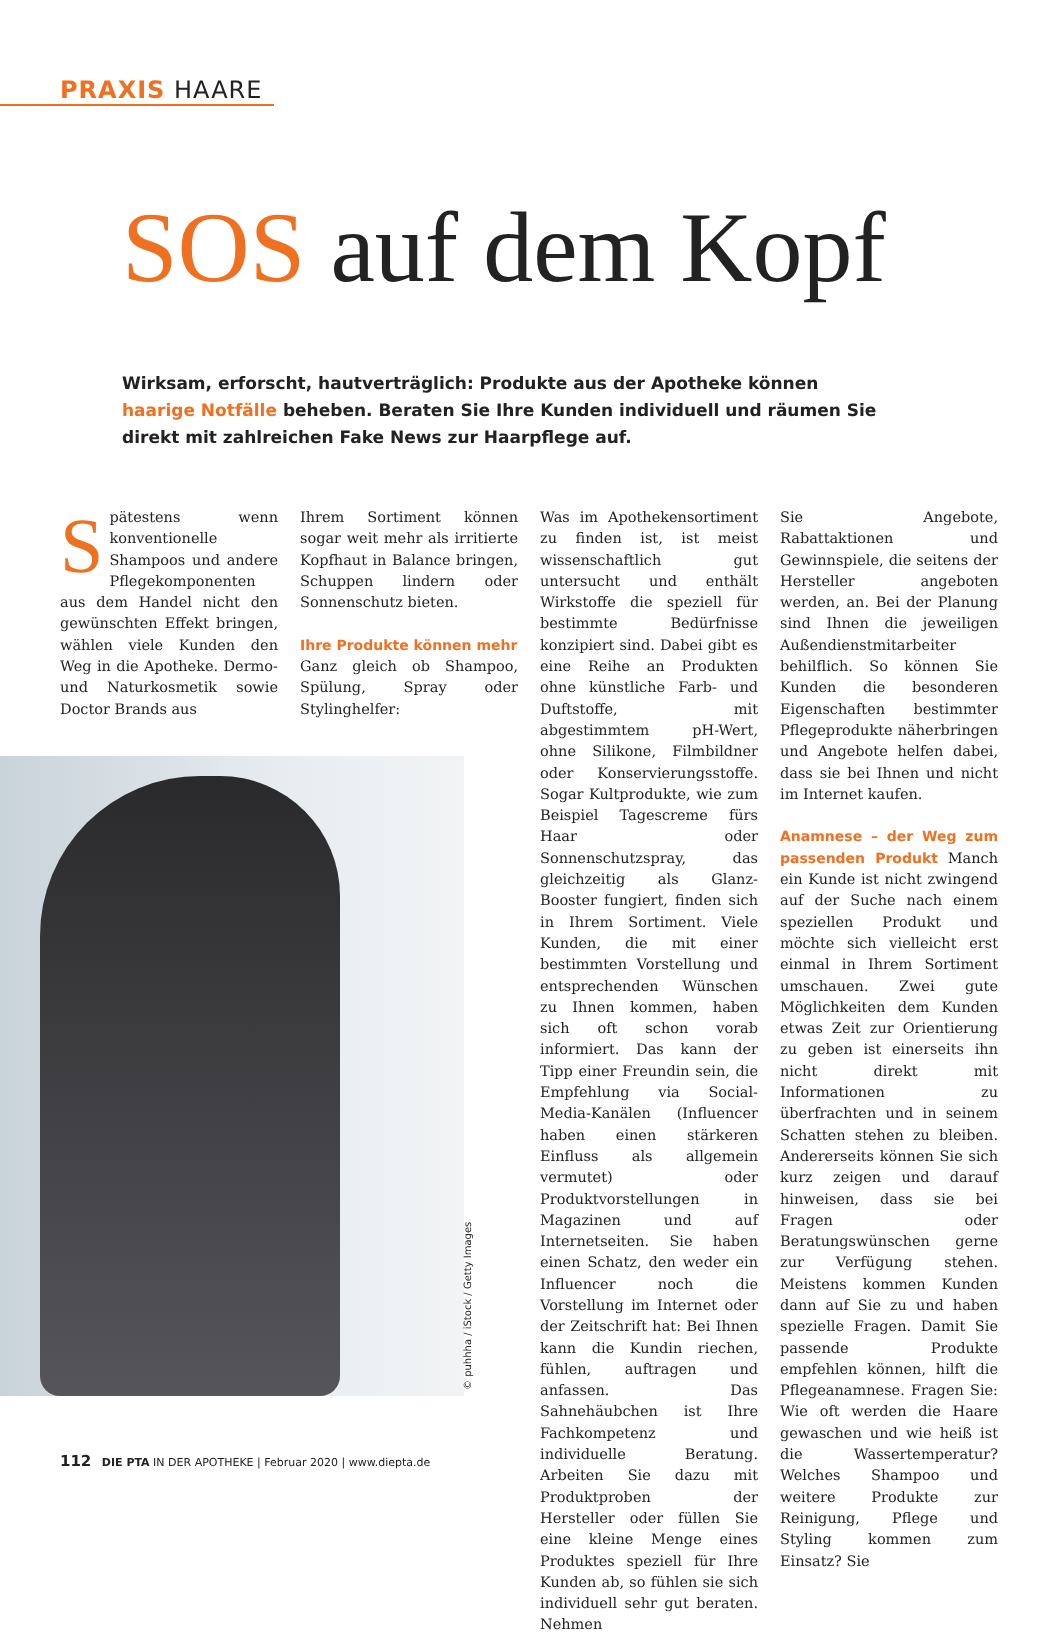PRAXIS HAARE
SOS auf dem Kopf
Wirksam, erforscht, hautverträglich: Produkte aus der Apotheke können haarige Notfälle beheben. Beraten Sie Ihre Kunden individuell und räumen Sie direkt mit zahlreichen Fake News zur Haarpflege auf.
Spätestens wenn konventionelle Shampoos und andere Pflegekomponenten aus dem Handel nicht den gewünschten Effekt bringen, wählen viele Kunden den Weg in die Apotheke. Dermo- und Naturkosmetik sowie Doctor Brands aus
Ihrem Sortiment können sogar weit mehr als irritierte Kopfhaut in Balance bringen, Schuppen lindern oder Sonnenschutz bieten.
Ihre Produkte können mehr
Ganz gleich ob Shampoo, Spülung, Spray oder Stylinghelfer:
Was im Apothekensortiment zu finden ist, ist meist wissenschaftlich gut untersucht und enthält Wirkstoffe die speziell für bestimmte Bedürfnisse konzipiert sind. Dabei gibt es eine Reihe an Produkten ohne künstliche Farb- und Duftstoffe, mit abgestimmtem pH-Wert, ohne Silikone, Filmbildner oder Konservierungsstoffe. Sogar Kultprodukte, wie zum Beispiel Tagescreme fürs Haar oder Sonnenschutzspray, das gleichzeitig als Glanz-Booster fungiert, finden sich in Ihrem Sortiment. Viele Kunden, die mit einer bestimmten Vorstellung und entsprechenden Wünschen zu Ihnen kommen, haben sich oft schon vorab informiert. Das kann der Tipp einer Freundin sein, die Empfehlung via Social-Media-Kanälen (Influencer haben einen stärkeren Einfluss als allgemein vermutet) oder Produktvorstellungen in Magazinen und auf Internetseiten. Sie haben einen Schatz, den weder ein Influencer noch die Vorstellung im Internet oder der Zeitschrift hat: Bei Ihnen kann die Kundin riechen, fühlen, auftragen und anfassen. Das Sahnehäubchen ist Ihre Fachkompetenz und individuelle Beratung. Arbeiten Sie dazu mit Produktproben der Hersteller oder füllen Sie eine kleine Menge eines Produktes speziell für Ihre Kunden ab, so fühlen sie sich individuell sehr gut beraten. Nehmen
Sie Angebote, Rabattaktionen und Gewinnspiele, die seitens der Hersteller angeboten werden, an. Bei der Planung sind Ihnen die jeweiligen Außendienstmitarbeiter behilflich. So können Sie Kunden die besonderen Eigenschaften bestimmter Pflegeprodukte näherbringen und Angebote helfen dabei, dass sie bei Ihnen und nicht im Internet kaufen.
Anamnese – der Weg zum passenden Produkt Manch ein Kunde ist nicht zwingend auf der Suche nach einem speziellen Produkt und möchte sich vielleicht erst einmal in Ihrem Sortiment umschauen. Zwei gute Möglichkeiten dem Kunden etwas Zeit zur Orientierung zu geben ist einerseits ihn nicht direkt mit Informationen zu überfrachten und in seinem Schatten stehen zu bleiben. Andererseits können Sie sich kurz zeigen und darauf hinweisen, dass sie bei Fragen oder Beratungswünschen gerne zur Verfügung stehen. Meistens kommen Kunden dann auf Sie zu und haben spezielle Fragen. Damit Sie passende Produkte empfehlen können, hilft die Pflegeanamnese. Fragen Sie: Wie oft werden die Haare gewaschen und wie heiß ist die Wassertemperatur? Welches Shampoo und weitere Produkte zur Reinigung, Pflege und Styling kommen zum Einsatz? Sie
© puhhha / iStock / Getty Images
112 DIE PTA IN DER APOTHEKE | Februar 2020 | www.diepta.de